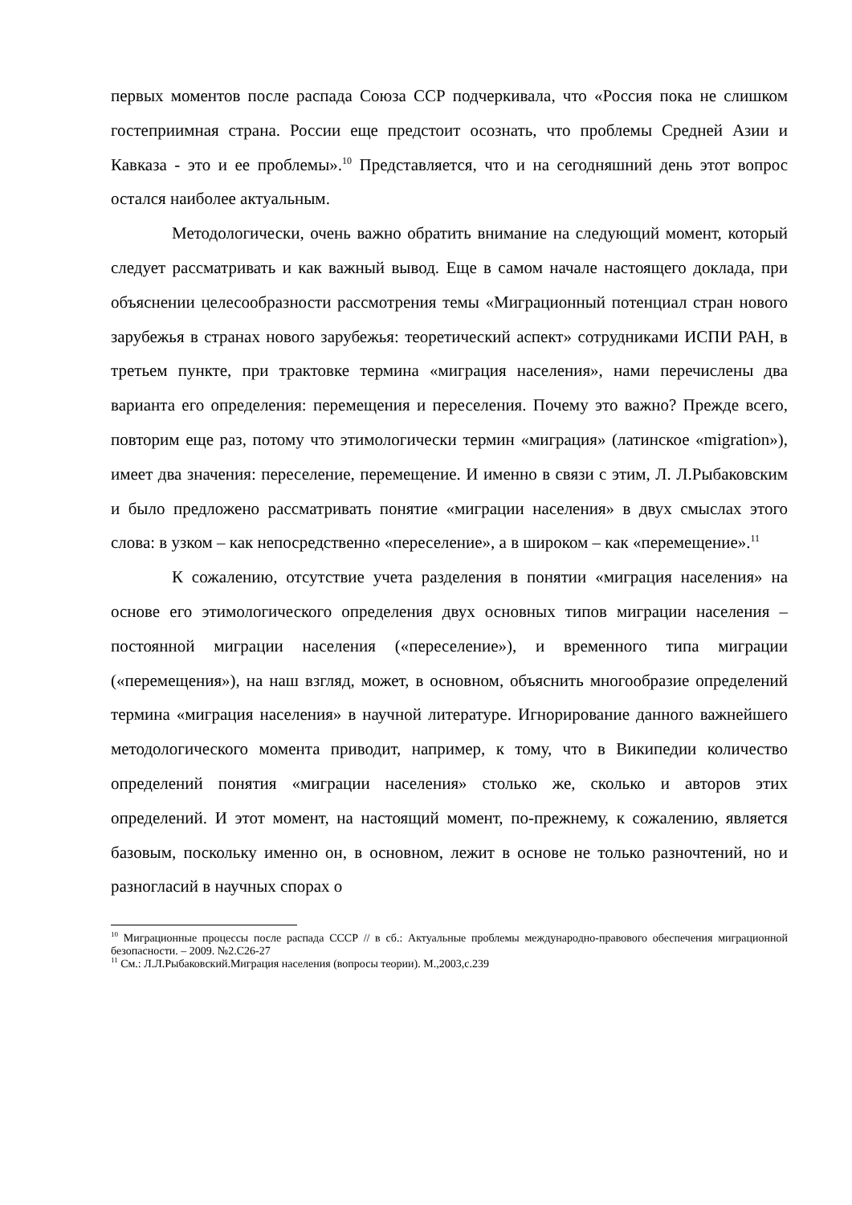первых моментов после распада Союза ССР подчеркивала, что «Россия пока не слишком гостеприимная страна. России еще предстоит осознать, что проблемы Средней Азии и Кавказа - это и ее проблемы».<sup>10</sup> Представляется, что и на сегодняшний день этот вопрос остался наиболее актуальным.
Методологически, очень важно обратить внимание на следующий момент, который следует рассматривать и как важный вывод. Еще в самом начале настоящего доклада, при объяснении целесообразности рассмотрения темы «Миграционный потенциал стран нового зарубежья в странах нового зарубежья: теоретический аспект» сотрудниками ИСПИ РАН, в третьем пункте, при трактовке термина «миграция населения», нами перечислены два варианта его определения: перемещения и переселения. Почему это важно? Прежде всего, повторим еще раз, потому что этимологически термин «миграция» (латинское «migration»), имеет два значения: переселение, перемещение. И именно в связи с этим, Л. Л.Рыбаковским и было предложено рассматривать понятие «миграции населения» в двух смыслах этого слова: в узком – как непосредственно «переселение», а в широком – как «перемещение».<sup>11</sup>
К сожалению, отсутствие учета разделения в понятии «миграция населения» на основе его этимологического определения двух основных типов миграции населения – постоянной миграции населения («переселение»), и временного типа миграции («перемещения»), на наш взгляд, может, в основном, объяснить многообразие определений термина «миграция населения» в научной литературе. Игнорирование данного важнейшего методологического момента приводит, например, к тому, что в Википедии количество определений понятия «миграции населения» столько же, сколько и авторов этих определений. И этот момент, на настоящий момент, по-прежнему, к сожалению, является базовым, поскольку именно он, в основном, лежит в основе не только разночтений, но и разногласий в научных спорах о
<sup>10</sup> Миграционные процессы после распада СССР // в сб.: Актуальные проблемы международно-правового обеспечения миграционной безопасности. – 2009. №2.С26-27
<sup>11</sup> См.: Л.Л.Рыбаковский.Миграция населения (вопросы теории). М.,2003,с.239